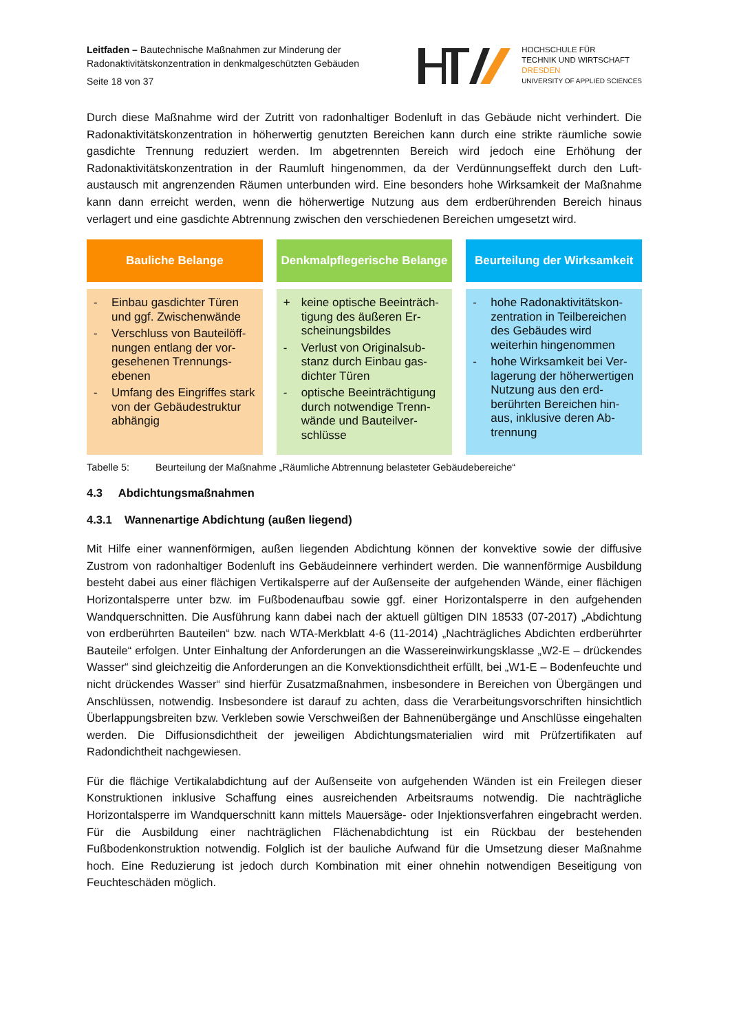Leitfaden – Bautechnische Maßnahmen zur Minderung der
Radonaktivitätskonzentration in denkmalgeschützten Gebäuden
Seite 18 von 37
HOCHSCHULE FÜR
TECHNIK UND WIRTSCHAFT
DRESDEN
UNIVERSITY OF APPLIED SCIENCES
Durch diese Maßnahme wird der Zutritt von radonhaltiger Bodenluft in das Gebäude nicht verhindert. Die Radonaktivitätskonzentration in höherwertig genutzten Bereichen kann durch eine strikte räumliche sowie gasdichte Trennung reduziert werden. Im abgetrennten Bereich wird jedoch eine Erhöhung der Radonaktivitätskonzentration in der Raumluft hingenommen, da der Verdünnungseffekt durch den Luft­austausch mit angrenzenden Räumen unterbunden wird. Eine besonders hohe Wirksamkeit der Maß­nahme kann dann erreicht werden, wenn die höherwertige Nutzung aus dem erdberührenden Bereich hinaus verlagert und eine gasdichte Abtrennung zwischen den verschiedenen Bereichen umgesetzt wird.
| Bauliche Belange | Denkmalpflegerische Belange | Beurteilung der Wirksamkeit |
| --- | --- | --- |
| - Einbau gasdichter Türen und ggf. Zwischenwände - Verschluss von Bauteilöff­nungen entlang der vor­gesehenen Trennungs­ebenen - Umfang des Eingriffes stark von der Gebäu­destruktur abhängig | + keine optische Beeinträch­tigung des äußeren Er­scheinungsbildes - Verlust von Originalsub­stanz durch Einbau gas­dichter Türen - optische Beeinträchtigung durch notwendige Trenn­wände und Bauteilver­schlüsse | - hohe Radonaktivitätskon­zentration in Teilberei­chen des Gebäudes wird weiterhin hingenommen - hohe Wirksamkeit bei Ver­lagerung der höherwerti­gen Nutzung aus den erd­berührten Bereichen hin­aus, inklusive deren Ab­trennung |
Tabelle 5: Beurteilung der Maßnahme „Räumliche Abtrennung belasteter Gebäudebereiche“
4.3 Abdichtungsmaßnahmen
4.3.1 Wannenartige Abdichtung (außen liegend)
Mit Hilfe einer wannenförmigen, außen liegenden Abdichtung können der konvektive sowie der diffusive Zustrom von radonhaltiger Bodenluft ins Gebäudeinnere verhindert werden. Die wannenförmige Ausbil­dung besteht dabei aus einer flächigen Vertikalsperre auf der Außenseite der aufgehenden Wände, einer flächigen Horizontalsperre unter bzw. im Fußbodenaufbau sowie ggf. einer Horizontalsperre in den aufgehenden Wandquerschnitten. Die Ausführung kann dabei nach der aktuell gültigen DIN 18533 (07-2017) „Abdichtung von erdberührten Bauteilen“ bzw. nach WTA-Merkblatt 4-6 (11-2014) „Nachträg­liches Abdichten erdberührter Bauteile“ erfolgen. Unter Einhaltung der Anforderungen an die Was­sereinwirkungsklasse „W2-E – drückendes Wasser“ sind gleichzeitig die Anforderungen an die Konvek­tionsdichtheit erfüllt, bei „W1-E – Bodenfeuchte und nicht drückendes Wasser“ sind hierfür Zusatzmaß­nahmen, insbesondere in Bereichen von Übergängen und Anschlüssen, notwendig. Insbesondere ist darauf zu achten, dass die Verarbeitungsvorschriften hinsichtlich Überlappungsbreiten bzw. Verkleben sowie Verschweißen der Bahnenübergänge und Anschlüsse eingehalten werden. Die Diffusionsdicht­heit der jeweiligen Abdichtungsmaterialien wird mit Prüfzertifikaten auf Radondichtheit nachgewiesen.
Für die flächige Vertikalabdichtung auf der Außenseite von aufgehenden Wänden ist ein Freilegen die­ser Konstruktionen inklusive Schaffung eines ausreichenden Arbeitsraums notwendig. Die nachträgli­che Horizontalsperre im Wandquerschnitt kann mittels Mauersäge- oder Injektionsverfahren einge­bracht werden. Für die Ausbildung einer nachträglichen Flächenabdichtung ist ein Rückbau der beste­henden Fußbodenkonstruktion notwendig. Folglich ist der bauliche Aufwand für die Umsetzung dieser Maßnahme hoch. Eine Reduzierung ist jedoch durch Kombination mit einer ohnehin notwendigen Be­seitigung von Feuchteschäden möglich.